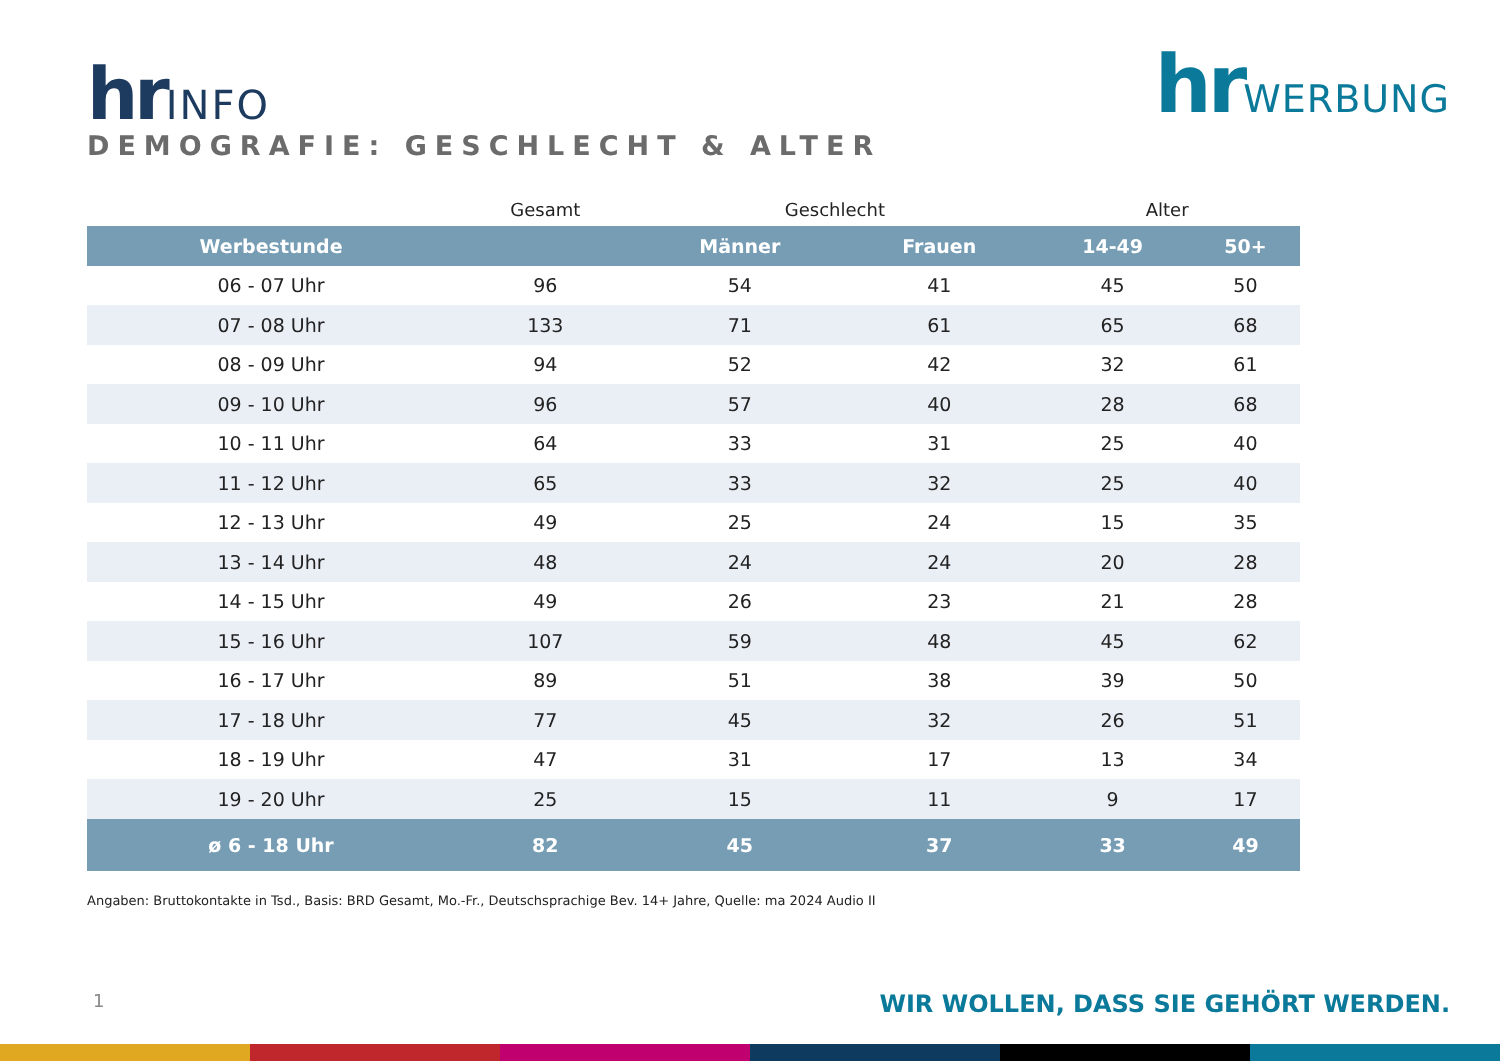hrINFO
DEMOGRAFIE: GESCHLECHT & ALTER
hrWERBUNG
| | Gesamt | Geschlecht | | Alter | |
| Werbestunde | | Männer | Frauen | 14-49 | 50+ |
| 06 - 07 Uhr | 96 | 54 | 41 | 45 | 50 |
| 07 - 08 Uhr | 133 | 71 | 61 | 65 | 68 |
| 08 - 09 Uhr | 94 | 52 | 42 | 32 | 61 |
| 09 - 10 Uhr | 96 | 57 | 40 | 28 | 68 |
| 10 - 11 Uhr | 64 | 33 | 31 | 25 | 40 |
| 11 - 12 Uhr | 65 | 33 | 32 | 25 | 40 |
| 12 - 13 Uhr | 49 | 25 | 24 | 15 | 35 |
| 13 - 14 Uhr | 48 | 24 | 24 | 20 | 28 |
| 14 - 15 Uhr | 49 | 26 | 23 | 21 | 28 |
| 15 - 16 Uhr | 107 | 59 | 48 | 45 | 62 |
| 16 - 17 Uhr | 89 | 51 | 38 | 39 | 50 |
| 17 - 18 Uhr | 77 | 45 | 32 | 26 | 51 |
| 18 - 19 Uhr | 47 | 31 | 17 | 13 | 34 |
| 19 - 20 Uhr | 25 | 15 | 11 | 9 | 17 |
| ø 6 - 18 Uhr | 82 | 45 | 37 | 33 | 49 |
Angaben: Bruttokontakte in Tsd., Basis: BRD Gesamt, Mo.-Fr., Deutschsprachige Bev. 14+ Jahre, Quelle: ma 2024 Audio II
1
WIR WOLLEN, DASS SIE GEHÖRT WERDEN.